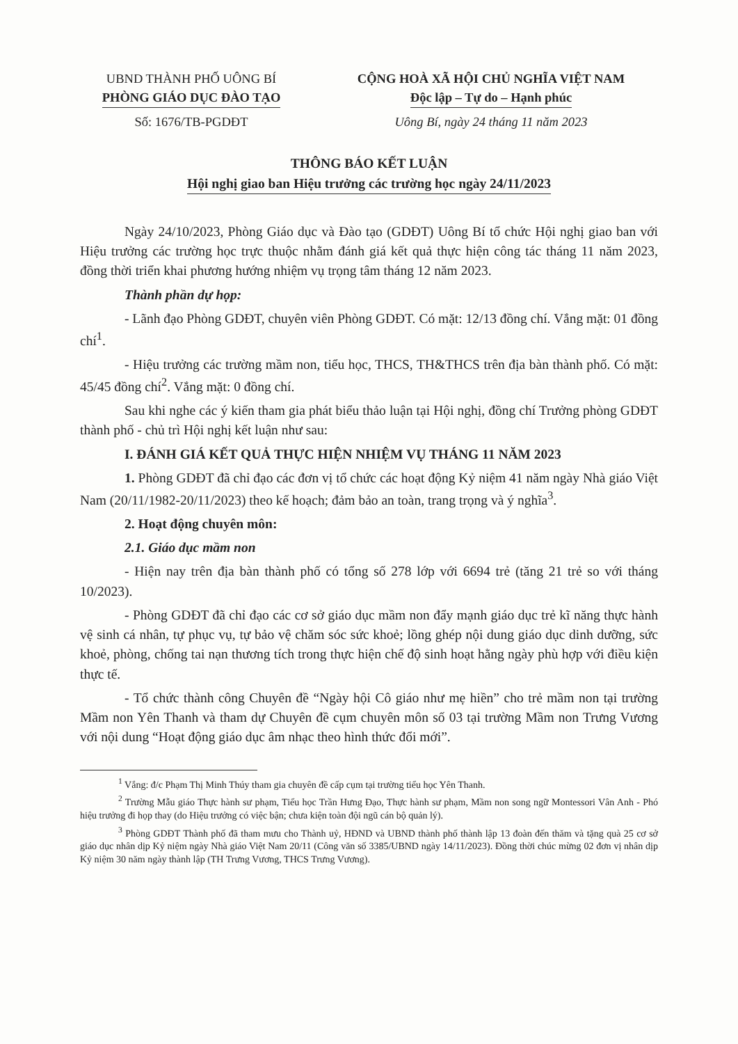UBND THÀNH PHỐ UÔNG BÍ
PHÒNG GIÁO DỤC ĐÀO TẠO
Số: 1676/TB-PGDĐT
CỘNG HOÀ XÃ HỘI CHỦ NGHĨA VIỆT NAM
Độc lập – Tự do – Hạnh phúc
Uông Bí, ngày 24 tháng 11 năm 2023
THÔNG BÁO KẾT LUẬN
Hội nghị giao ban Hiệu trưởng các trường học ngày 24/11/2023
Ngày 24/10/2023, Phòng Giáo dục và Đào tạo (GDĐT) Uông Bí tổ chức Hội nghị giao ban với Hiệu trưởng các trường học trực thuộc nhằm đánh giá kết quả thực hiện công tác tháng 11 năm 2023, đồng thời triển khai phương hướng nhiệm vụ trọng tâm tháng 12 năm 2023.
Thành phần dự họp:
- Lãnh đạo Phòng GDĐT, chuyên viên Phòng GDĐT. Có mặt: 12/13 đồng chí. Vắng mặt: 01 đồng chí<sup>1</sup>.
- Hiệu trưởng các trường mầm non, tiểu học, THCS, TH&THCS trên địa bàn thành phố. Có mặt: 45/45 đồng chí<sup>2</sup>. Vắng mặt: 0 đồng chí.
Sau khi nghe các ý kiến tham gia phát biểu thảo luận tại Hội nghị, đồng chí Trưởng phòng GDĐT thành phố - chủ trì Hội nghị kết luận như sau:
I. ĐÁNH GIÁ KẾT QUẢ THỰC HIỆN NHIỆM VỤ THÁNG 11 NĂM 2023
1. Phòng GDĐT đã chỉ đạo các đơn vị tổ chức các hoạt động Kỷ niệm 41 năm ngày Nhà giáo Việt Nam (20/11/1982-20/11/2023) theo kế hoạch; đảm bảo an toàn, trang trọng và ý nghĩa<sup>3</sup>.
2. Hoạt động chuyên môn:
2.1. Giáo dục mầm non
- Hiện nay trên địa bàn thành phố có tổng số 278 lớp với 6694 trẻ (tăng 21 trẻ so với tháng 10/2023).
- Phòng GDĐT đã chỉ đạo các cơ sở giáo dục mầm non đẩy mạnh giáo dục trẻ kĩ năng thực hành vệ sinh cá nhân, tự phục vụ, tự bảo vệ chăm sóc sức khoẻ; lồng ghép nội dung giáo dục dinh dưỡng, sức khoẻ, phòng, chống tai nạn thương tích trong thực hiện chế độ sinh hoạt hằng ngày phù hợp với điều kiện thực tế.
- Tổ chức thành công Chuyên đề “Ngày hội Cô giáo như mẹ hiền” cho trẻ mầm non tại trường Mầm non Yên Thanh và tham dự Chuyên đề cụm chuyên môn số 03 tại trường Mầm non Trưng Vương với nội dung “Hoạt động giáo dục âm nhạc theo hình thức đổi mới”.
<sup>1</sup> Vắng: đ/c Phạm Thị Minh Thúy tham gia chuyên đề cấp cụm tại trường tiểu học Yên Thanh.
<sup>2</sup> Trường Mẫu giáo Thực hành sư phạm, Tiểu học Trần Hưng Đạo, Thực hành sư phạm, Mầm non song ngữ Montessori Vân Anh - Phó hiệu trưởng đi họp thay (do Hiệu trưởng có việc bận; chưa kiện toàn đội ngũ cán bộ quản lý).
<sup>3</sup> Phòng GDĐT Thành phố đã tham mưu cho Thành uỷ, HĐND và UBND thành phố thành lập 13 đoàn đến thăm và tặng quà 25 cơ sở giáo dục nhân dịp Kỷ niệm ngày Nhà giáo Việt Nam 20/11 (Công văn số 3385/UBND ngày 14/11/2023). Đồng thời chúc mừng 02 đơn vị nhân dịp Kỷ niệm 30 năm ngày thành lập (TH Trưng Vương, THCS Trưng Vương).